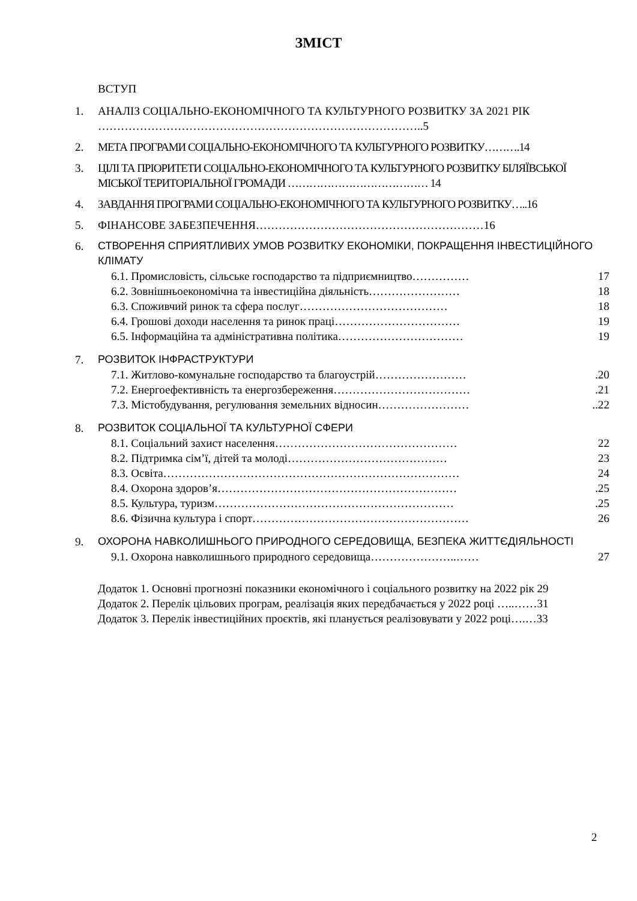ЗМІСТ
ВСТУП
1. АНАЛІЗ СОЦІАЛЬНО-ЕКОНОМІЧНОГО ТА КУЛЬТУРНОГО РОЗВИТКУ ЗА 2021 РІК …………………………………………………………………………..5
2. МЕТА ПРОГРАМИ СОЦІАЛЬНО-ЕКОНОМІЧНОГО ТА КУЛЬТУРНОГО РОЗВИТКУ……….14
3. ЦІЛІ ТА ПРІОРИТЕТИ СОЦІАЛЬНО-ЕКОНОМІЧНОГО ТА КУЛЬТУРНОГО РОЗВИТКУ БІЛЯЇВСЬКОЇ МІСЬКОЇ ТЕРИТОРІАЛЬНОЇ ГРОМАДИ ………………………………… 14
4. ЗАВДАННЯ ПРОГРАМИ СОЦІАЛЬНО-ЕКОНОМІЧНОГО ТА КУЛЬТУРНОГО РОЗВИТКУ…..16
5. ФІНАНСОВЕ ЗАБЕЗПЕЧЕННЯ……………………………………………………16
6. СТВОРЕННЯ СПРИЯТЛИВИХ УМОВ РОЗВИТКУ ЕКОНОМІКИ, ПОКРАЩЕННЯ ІНВЕСТИЦІЙНОГО КЛІМАТУ
6.1. Промисловість, сільське господарство та підприємництво…………… 17
6.2. Зовнішньоекономічна та інвестиційна діяльність…………………… 18
6.3. Споживчий ринок та сфера послуг………………………………… 18
6.4. Грошові доходи населення та ринок праці…………………………… 19
6.5. Інформаційна та адміністративна політика…………………………… 19
7. РОЗВИТОК ІНФРАСТРУКТУРИ
7.1. Житлово-комунальне господарство та благоустрій…………………….20
7.2. Енергоефективність та енергозбереження……………………………….21
7.3. Містобудування, регулювання земельних відносин……………………..22
8. РОЗВИТОК СОЦІАЛЬНОЇ ТА КУЛЬТУРНОЇ СФЕРИ
8.1. Соціальний захист населення………………………………………… 22
8.2. Підтримка сім’ї, дітей та молоді…………………………………… 23
8.3. Освіта…………………………………………………………………… 24
8.4. Охорона здоров’я……………………………………………………….25
8.5. Культура, туризм……………………………………………………….25
8.6. Фізична культура і спорт………………………………………………… 26
9. ОХОРОНА НАВКОЛИШНЬОГО ПРИРОДНОГО СЕРЕДОВИЩА, БЕЗПЕКА ЖИТТЄДІЯЛЬНОСТІ
9.1. Охорона навколишнього природного середовища…………………..…… 27
Додаток 1. Основні прогнозні показники економічного і соціального розвитку на 2022 рік 29
Додаток 2. Перелік цільових програм, реалізація яких передбачається у 2022 році …..……31
Додаток 3. Перелік інвестиційних проєктів, які планується реалізовувати у 2022 році….…33
2